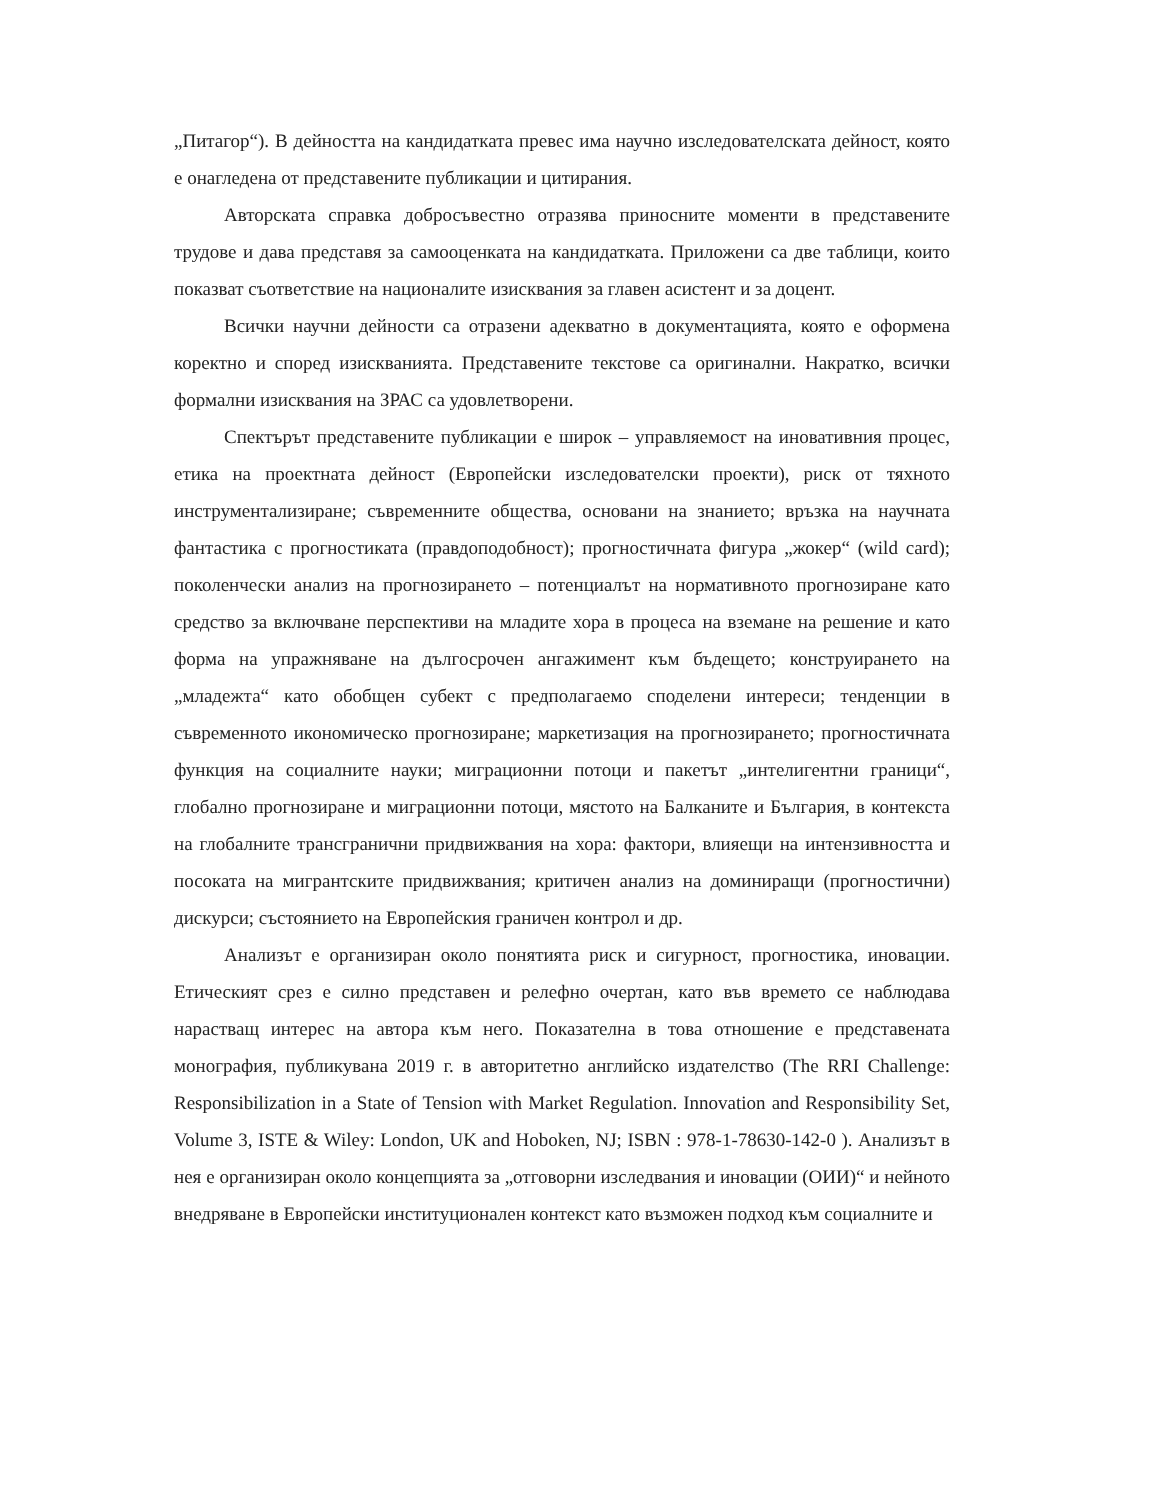„Питагор“). В дейността на кандидатката превес има научно изследователската дейност, която е онагледена от представените публикации и цитирания.
Авторската справка добросъвестно отразява приносните моменти в представените трудове и дава представя за самооценката на кандидатката. Приложени са две таблици, които показват съответствие на национали­те изисквания за главен асистент и за доцент.
Всички научни дейности са отразени адекватно в документацията, която е оформена коректно и според изискванията. Представените текстове са оригинални. Накратко, всички формални изисквания на ЗРАС са удовлетворени.
Спектърът представените публикации е широк – управляемост на иновативния процес, етика на проектната дейност (Европейски изследователски проекти), риск от тяхното инструментализиране; съвременните общества, основани на знанието; връзка на научната фантастика с прогностиката (правдоподобност); прогностичната фигура „жокер“ (wild card); поколенчески анализ на прогнозирането – потенциалът на нормативното прогнозиране като средство за включване перспективи на младите хора в процеса на вземане на решение и като форма на упражняване на дългосрочен ангажимент към бъдещето; конструирането на „младежта“ като обобщен субект с предполагаемо споделени интереси; тенденции в съвременното икономическо прогнозиране; маркетизация на прогнозирането; прогностичната функция на социалните науки; миграционни потоци и пакетът „интелигентни граници“, глобално прогнозиране и миграционни потоци, мястото на Балканите и България, в контекста на глобалните трансгранични придвижвания на хора: фактори, влияещи на интензивността и посоката на мигрантските придвижвания; критичен анализ на доминиращи (прогностични) дискурси; състоянието на Европейския граничен контрол и др.
Анализът е организиран около понятията риск и сигурност, прогностика, иновации. Етическият срез е силно представен и релефно очертан, като във времето се наблюдава нарастващ интерес на автора към него. Показателна в това отношение е представената монография, публикувана 2019 г. в авторитетно английско издателство (The RRI Challenge: Responsibilization in a State of Tension with Market Regulation. Innovation and Responsibility Set, Volume 3, ISTE & Wiley: London, UK and Hoboken, NJ; ISBN : 978-1-78630-142-0 ). Анализът в нея е организиран около концепцията за „отговорни изследвания и иновации (ОИИ)“ и нейното внедряване в Европейски институционален контекст като възможен подход към социалните и